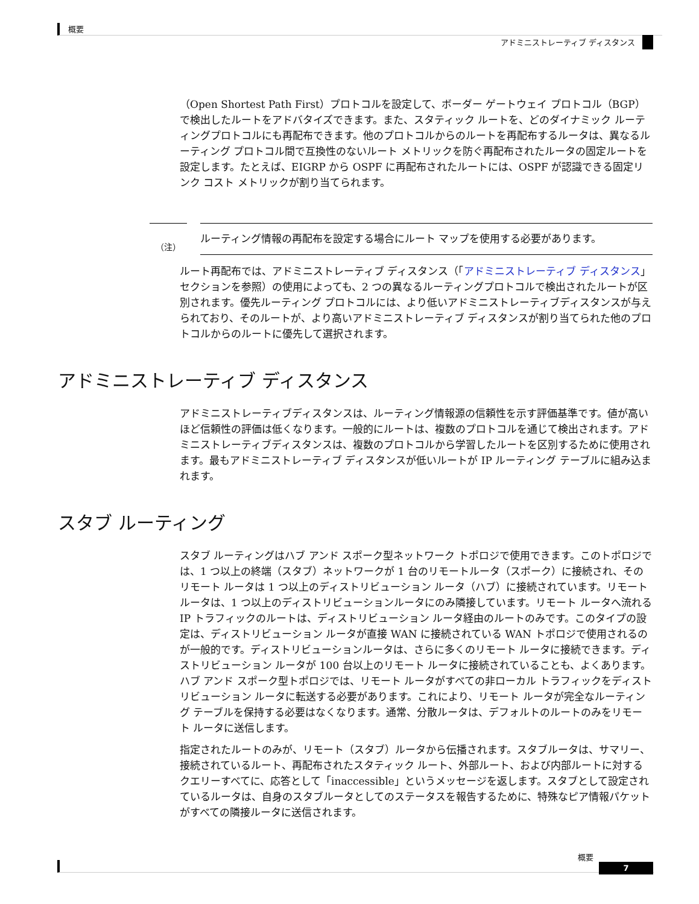概要
アドミニストレーティブ ディスタンス
（Open Shortest Path First）プロトコルを設定して、ボーダー ゲートウェイ プロトコル（BGP）で検出したルートをアドバタイズできます。また、スタティック ルートを、どのダイナミック ルーティングプロトコルにも再配布できます。他のプロトコルからのルートを再配布するルータは、異なるルーティング プロトコル間で互換性のないルート メトリックを防ぐ再配布されたルータの固定ルートを設定します。たとえば、EIGRP から OSPF に再配布されたルートには、OSPF が認識できる固定リンク コスト メトリックが割り当てられます。
（注）
ルーティング情報の再配布を設定する場合にルート マップを使用する必要があります。
ルート再配布では、アドミニストレーティブ ディスタンス（「アドミニストレーティブ ディスタンス」セクションを参照）の使用によっても、2 つの異なるルーティングプロトコルで検出されたルートが区別されます。優先ルーティング プロトコルには、より低いアドミニストレーティブディスタンスが与えられており、そのルートが、より高いアドミニストレーティブ ディスタンスが割り当てられた他のプロトコルからのルートに優先して選択されます。
アドミニストレーティブ ディスタンス
アドミニストレーティブディスタンスは、ルーティング情報源の信頼性を示す評価基準です。値が高いほど信頼性の評価は低くなります。一般的にルートは、複数のプロトコルを通じて検出されます。アドミニストレーティブディスタンスは、複数のプロトコルから学習したルートを区別するために使用されます。最もアドミニストレーティブ ディスタンスが低いルートが IP ルーティング テーブルに組み込まれます。
スタブ ルーティング
スタブ ルーティングはハブ アンド スポーク型ネットワーク トポロジで使用できます。このトポロジでは、1 つ以上の終端（スタブ）ネットワークが 1 台のリモートルータ（スポーク）に接続され、そのリモート ルータは 1 つ以上のディストリビューション ルータ（ハブ）に接続されています。リモートルータは、1 つ以上のディストリビューションルータにのみ隣接しています。リモート ルータへ流れる IP トラフィックのルートは、ディストリビューション ルータ経由のルートのみです。このタイプの設定は、ディストリビューション ルータが直接 WAN に接続されている WAN トポロジで使用されるのが一般的です。ディストリビューションルータは、さらに多くのリモート ルータに接続できます。ディストリビューション ルータが 100 台以上のリモート ルータに接続されていることも、よくあります。ハブ アンド スポーク型トポロジでは、リモート ルータがすべての非ローカル トラフィックをディストリビューション ルータに転送する必要があります。これにより、リモート ルータが完全なルーティング テーブルを保持する必要はなくなります。通常、分散ルータは、デフォルトのルートのみをリモート ルータに送信します。
指定されたルートのみが、リモート（スタブ）ルータから伝播されます。スタブルータは、サマリー、接続されているルート、再配布されたスタティック ルート、外部ルート、および内部ルートに対するクエリーすべてに、応答として「inaccessible」というメッセージを返します。スタブとして設定されているルータは、自身のスタブルータとしてのステータスを報告するために、特殊なピア情報パケットがすべての隣接ルータに送信されます。
概要
7